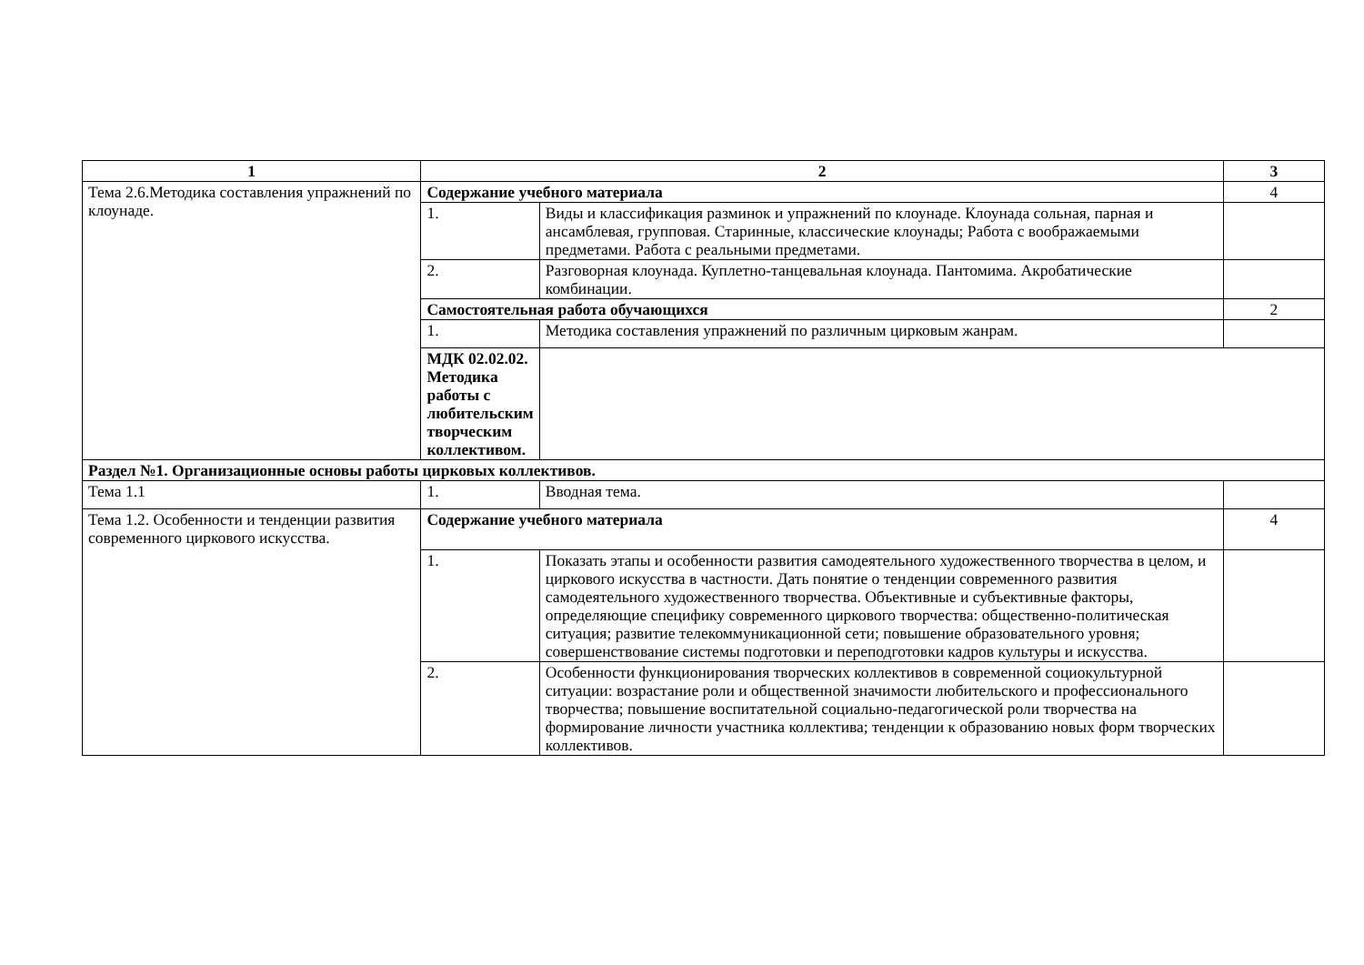| 1 | 2 | | 3 |
| --- | --- | --- | --- |
| Тема 2.6.Методика составления упражнений по клоунаде. | Содержание учебного материала | | 4 |
| | 1. | Виды и классификация разминок и упражнений по клоунаде. Клоунада сольная, парная и ансамблевая, групповая. Старинные, классические клоунады; Работа с воображаемыми предметами. Работа с реальными предметами. | |
| | 2. | Разговорная клоунада. Куплетно-танцевальная клоунада. Пантомима. Акробатические комбинации. | |
| | Самостоятельная работа обучающихся | | 2 |
| | 1. | Методика составления упражнений по различным цирковым жанрам. | |
| | МДК 02.02.02. Методика работы с любительским творческим коллективом. | | |
| Раздел №1. Организационные основы работы цирковых коллективов. | | | |
| Тема 1.1 | 1. | Вводная тема. | |
| Тема 1.2. Особенности и тенденции развития современного циркового искусства. | Содержание учебного материала | | 4 |
| | 1. | Показать этапы и особенности развития самодеятельного художественного творчества в целом, и циркового искусства в частности. Дать понятие о тенденции современного развития самодеятельного художественного творчества. Объективные и субъективные факторы, определяющие специфику современного циркового творчества: общественно-политическая ситуация; развитие телекоммуникационной сети; повышение образовательного уровня; совершенствование системы подготовки и переподготовки кадров культуры и искусства. | |
| | 2. | Особенности функционирования творческих коллективов в современной социокультурной ситуации: возрастание роли и общественной значимости любительского и профессионального творчества; повышение воспитательной социально-педагогической роли творчества на формирование личности участника коллектива; тенденции к образованию новых форм творческих коллективов. | |